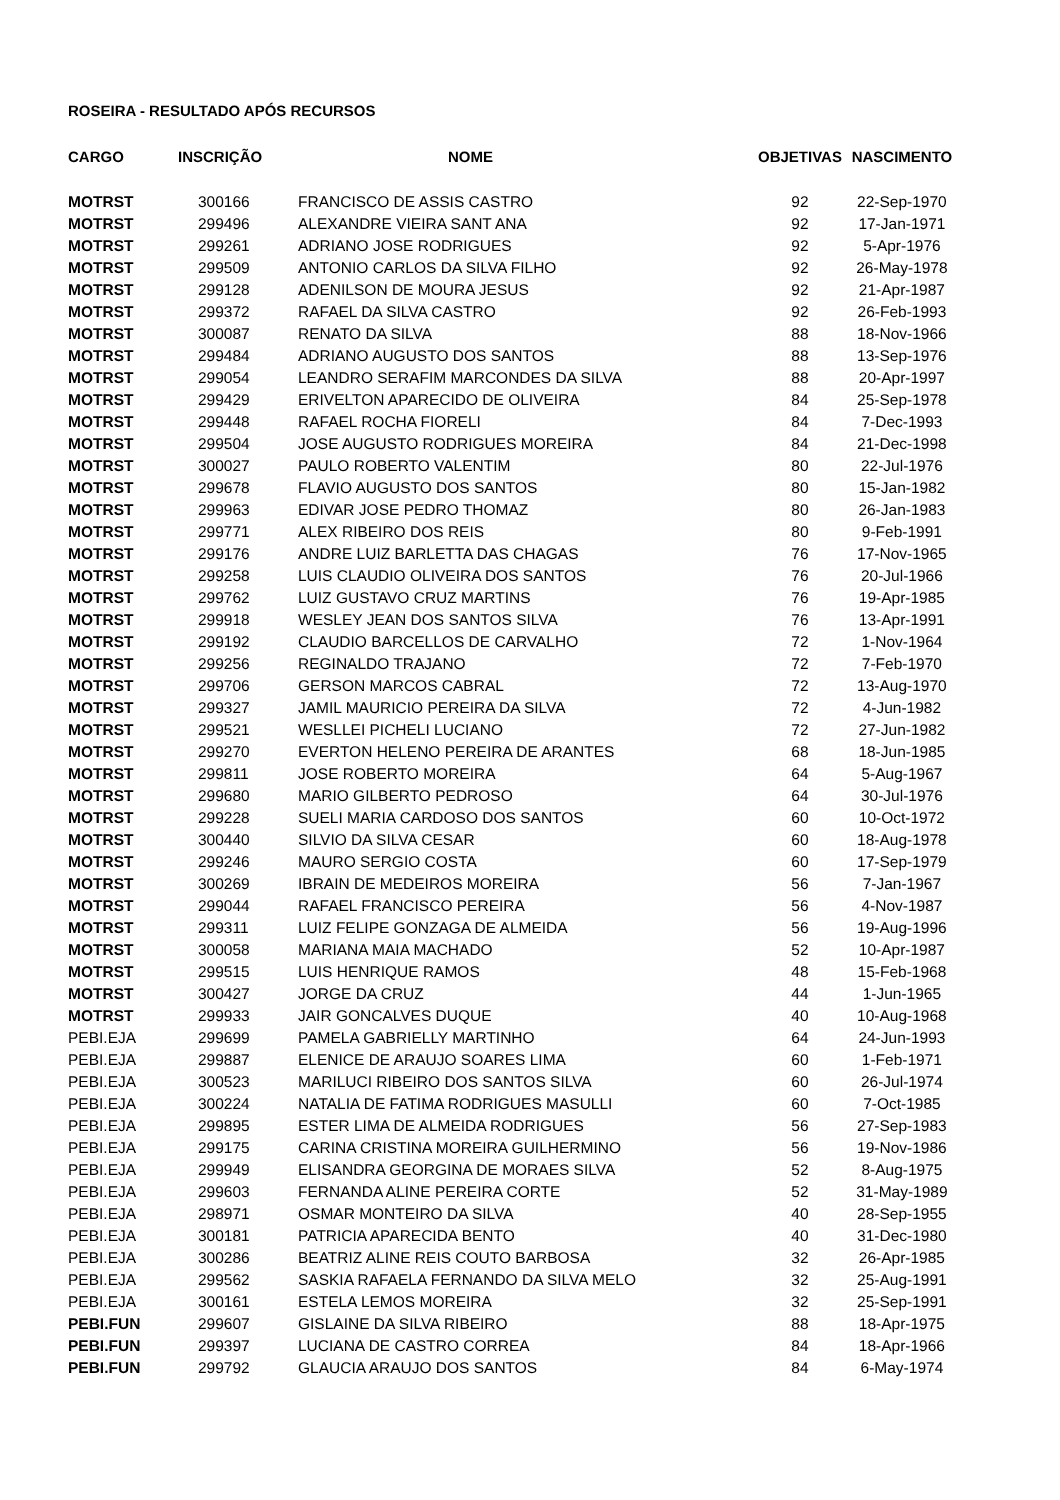ROSEIRA - RESULTADO APÓS RECURSOS
| CARGO | INSCRIÇÃO | NOME | OBJETIVAS | NASCIMENTO |
| --- | --- | --- | --- | --- |
| MOTRST | 300166 | FRANCISCO DE ASSIS CASTRO | 92 | 22-Sep-1970 |
| MOTRST | 299496 | ALEXANDRE VIEIRA SANT ANA | 92 | 17-Jan-1971 |
| MOTRST | 299261 | ADRIANO JOSE RODRIGUES | 92 | 5-Apr-1976 |
| MOTRST | 299509 | ANTONIO CARLOS DA SILVA FILHO | 92 | 26-May-1978 |
| MOTRST | 299128 | ADENILSON DE MOURA JESUS | 92 | 21-Apr-1987 |
| MOTRST | 299372 | RAFAEL DA SILVA CASTRO | 92 | 26-Feb-1993 |
| MOTRST | 300087 | RENATO DA SILVA | 88 | 18-Nov-1966 |
| MOTRST | 299484 | ADRIANO AUGUSTO DOS SANTOS | 88 | 13-Sep-1976 |
| MOTRST | 299054 | LEANDRO SERAFIM MARCONDES DA SILVA | 88 | 20-Apr-1997 |
| MOTRST | 299429 | ERIVELTON APARECIDO DE OLIVEIRA | 84 | 25-Sep-1978 |
| MOTRST | 299448 | RAFAEL ROCHA FIORELI | 84 | 7-Dec-1993 |
| MOTRST | 299504 | JOSE AUGUSTO RODRIGUES MOREIRA | 84 | 21-Dec-1998 |
| MOTRST | 300027 | PAULO ROBERTO VALENTIM | 80 | 22-Jul-1976 |
| MOTRST | 299678 | FLAVIO AUGUSTO DOS SANTOS | 80 | 15-Jan-1982 |
| MOTRST | 299963 | EDIVAR JOSE PEDRO THOMAZ | 80 | 26-Jan-1983 |
| MOTRST | 299771 | ALEX RIBEIRO DOS REIS | 80 | 9-Feb-1991 |
| MOTRST | 299176 | ANDRE LUIZ BARLETTA DAS CHAGAS | 76 | 17-Nov-1965 |
| MOTRST | 299258 | LUIS CLAUDIO OLIVEIRA DOS SANTOS | 76 | 20-Jul-1966 |
| MOTRST | 299762 | LUIZ GUSTAVO CRUZ MARTINS | 76 | 19-Apr-1985 |
| MOTRST | 299918 | WESLEY JEAN DOS SANTOS SILVA | 76 | 13-Apr-1991 |
| MOTRST | 299192 | CLAUDIO BARCELLOS DE CARVALHO | 72 | 1-Nov-1964 |
| MOTRST | 299256 | REGINALDO TRAJANO | 72 | 7-Feb-1970 |
| MOTRST | 299706 | GERSON MARCOS CABRAL | 72 | 13-Aug-1970 |
| MOTRST | 299327 | JAMIL MAURICIO PEREIRA DA SILVA | 72 | 4-Jun-1982 |
| MOTRST | 299521 | WESLLEI PICHELI LUCIANO | 72 | 27-Jun-1982 |
| MOTRST | 299270 | EVERTON HELENO PEREIRA DE ARANTES | 68 | 18-Jun-1985 |
| MOTRST | 299811 | JOSE ROBERTO MOREIRA | 64 | 5-Aug-1967 |
| MOTRST | 299680 | MARIO GILBERTO PEDROSO | 64 | 30-Jul-1976 |
| MOTRST | 299228 | SUELI MARIA CARDOSO DOS SANTOS | 60 | 10-Oct-1972 |
| MOTRST | 300440 | SILVIO DA SILVA CESAR | 60 | 18-Aug-1978 |
| MOTRST | 299246 | MAURO SERGIO COSTA | 60 | 17-Sep-1979 |
| MOTRST | 300269 | IBRAIN DE MEDEIROS MOREIRA | 56 | 7-Jan-1967 |
| MOTRST | 299044 | RAFAEL FRANCISCO PEREIRA | 56 | 4-Nov-1987 |
| MOTRST | 299311 | LUIZ FELIPE GONZAGA DE ALMEIDA | 56 | 19-Aug-1996 |
| MOTRST | 300058 | MARIANA MAIA MACHADO | 52 | 10-Apr-1987 |
| MOTRST | 299515 | LUIS HENRIQUE RAMOS | 48 | 15-Feb-1968 |
| MOTRST | 300427 | JORGE DA CRUZ | 44 | 1-Jun-1965 |
| MOTRST | 299933 | JAIR GONCALVES DUQUE | 40 | 10-Aug-1968 |
| PEBI.EJA | 299699 | PAMELA GABRIELLY MARTINHO | 64 | 24-Jun-1993 |
| PEBI.EJA | 299887 | ELENICE DE ARAUJO SOARES LIMA | 60 | 1-Feb-1971 |
| PEBI.EJA | 300523 | MARILUCI RIBEIRO DOS SANTOS SILVA | 60 | 26-Jul-1974 |
| PEBI.EJA | 300224 | NATALIA DE FATIMA RODRIGUES MASULLI | 60 | 7-Oct-1985 |
| PEBI.EJA | 299895 | ESTER LIMA DE ALMEIDA RODRIGUES | 56 | 27-Sep-1983 |
| PEBI.EJA | 299175 | CARINA CRISTINA MOREIRA GUILHERMINO | 56 | 19-Nov-1986 |
| PEBI.EJA | 299949 | ELISANDRA GEORGINA DE MORAES SILVA | 52 | 8-Aug-1975 |
| PEBI.EJA | 299603 | FERNANDA ALINE PEREIRA CORTE | 52 | 31-May-1989 |
| PEBI.EJA | 298971 | OSMAR MONTEIRO DA SILVA | 40 | 28-Sep-1955 |
| PEBI.EJA | 300181 | PATRICIA APARECIDA BENTO | 40 | 31-Dec-1980 |
| PEBI.EJA | 300286 | BEATRIZ ALINE REIS COUTO BARBOSA | 32 | 26-Apr-1985 |
| PEBI.EJA | 299562 | SASKIA RAFAELA FERNANDO DA SILVA MELO | 32 | 25-Aug-1991 |
| PEBI.EJA | 300161 | ESTELA LEMOS MOREIRA | 32 | 25-Sep-1991 |
| PEBI.FUN | 299607 | GISLAINE DA SILVA RIBEIRO | 88 | 18-Apr-1975 |
| PEBI.FUN | 299397 | LUCIANA DE CASTRO CORREA | 84 | 18-Apr-1966 |
| PEBI.FUN | 299792 | GLAUCIA ARAUJO DOS SANTOS | 84 | 6-May-1974 |